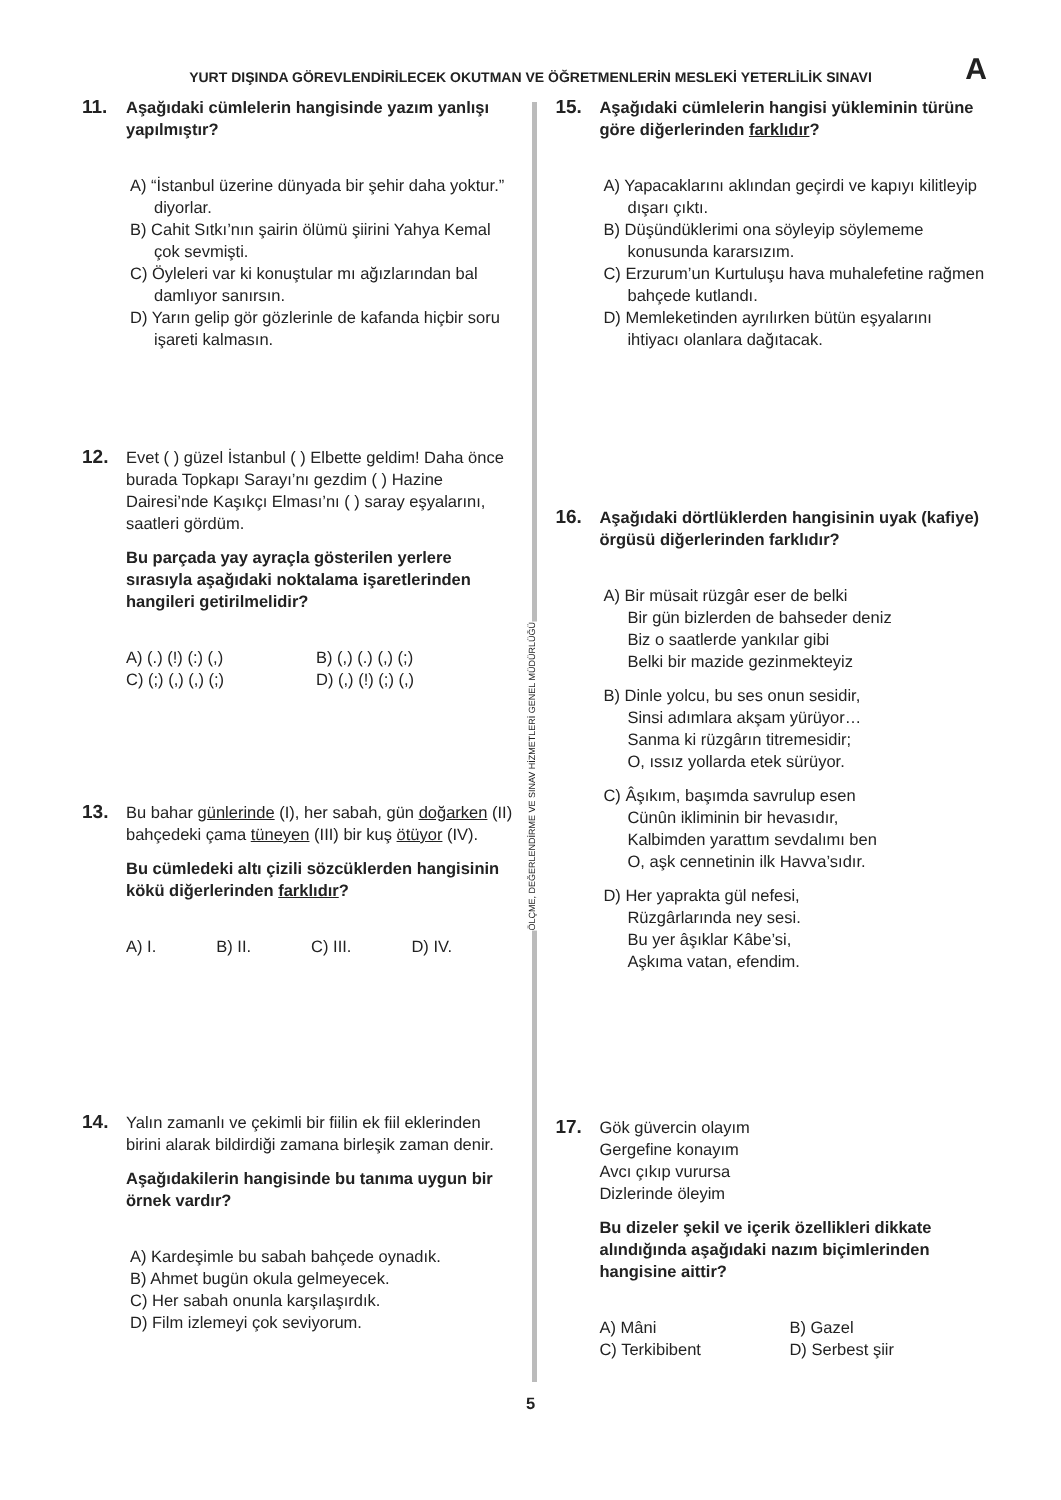YURT DIŞINDA GÖREVLENDİRİLECEK OKUTMAN VE ÖĞRETMENLERİN MESLEKİ YETERLİLİK SINAVI A
11.
Aşağıdaki cümlelerin hangisinde yazım yanlışı yapılmıştır?
A) “İstanbul üzerine dünyada bir şehir daha yoktur.” diyorlar.
B) Cahit Sıtkı’nın şairin ölümü şiirini Yahya Kemal çok sevmişti.
C) Öyleleri var ki konuştular mı ağızlarından bal damlıyor sanırsın.
D) Yarın gelip gör gözlerinle de kafanda hiçbir soru işareti kalmasın.
12.
Evet ( ) güzel İstanbul ( ) Elbette geldim! Daha önce burada Topkapı Sarayı’nı gezdim ( ) Hazine Dairesi’nde Kaşıkçı Elması’nı ( ) saray eşyalarını, saatleri gördüm.
Bu parçada yay ayraçla gösterilen yerlere sırasıyla aşağıdaki noktalama işaretlerinden hangileri getirilmelidir?
A) (.) (!) (:) (,) B) (,) (.) (,) (;) C) (;) (,) (,) (;) D) (,) (!) (;) (,)
13.
Bu bahar günlerinde (I), her sabah, gün doğarken (II)
bahçedeki çama tüneyen (III) bir kuş ötüyor (IV).
Bu cümledeki altı çizili sözcüklerden hangisinin kökü diğerlerinden farklıdır?
A) I. B) II. C) III. D) IV.
14.
Yalın zamanlı ve çekimli bir fiilin ek fiil eklerinden birini alarak bildirdiği zamana birleşik zaman denir.
Aşağıdakilerin hangisinde bu tanıma uygun bir örnek vardır?
A) Kardeşimle bu sabah bahçede oynadık.
B) Ahmet bugün okula gelmeyecek.
C) Her sabah onunla karşılaşırdık.
D) Film izlemeyi çok seviyorum.
ÖLÇME, DEĞERLENDİRME VE SINAV HİZMETLERİ GENEL MÜDÜRLÜĞÜ
15.
Aşağıdaki cümlelerin hangisi yükleminin türüne göre diğerlerinden farklıdır?
A) Yapacaklarını aklından geçirdi ve kapıyı kilitleyip dışarı çıktı.
B) Düşündüklerimi ona söyleyip söylememe konusunda kararsızım.
C) Erzurum’un Kurtuluşu hava muhalefetine rağmen bahçede kutlandı.
D) Memleketinden ayrılırken bütün eşyalarını ihtiyacı olanlara dağıtacak.
16.
Aşağıdaki dörtlüklerden hangisinin uyak (kafiye) örgüsü diğerlerinden farklıdır?
A) Bir müsait rüzgâr eser de belki
Bir gün bizlerden de bahseder deniz
Biz o saatlerde yankılar gibi
Belki bir mazide gezinmekteyiz
B) Dinle yolcu, bu ses onun sesidir,
Sinsi adımlara akşam yürüyor…
Sanma ki rüzgârın titremesidir;
O, ıssız yollarda etek sürüyor.
C) Âşıkım, başımda savrulup esen
Cünûn ikliminin bir hevasıdır,
Kalbimden yarattım sevdalımı ben
O, aşk cennetinin ilk Havva’sıdır.
D) Her yaprakta gül nefesi,
Rüzgârlarında ney sesi.
Bu yer âşıklar Kâbe’si,
Aşkıma vatan, efendim.
17.
Gök güvercin olayım
Gergefine konayım
Avcı çıkıp vurursa
Dizlerinde öleyim
Bu dizeler şekil ve içerik özellikleri dikkate alındığında aşağıdaki nazım biçimlerinden hangisine aittir?
A) Mâni B) Gazel C) Terkibibent D) Serbest şiir
5